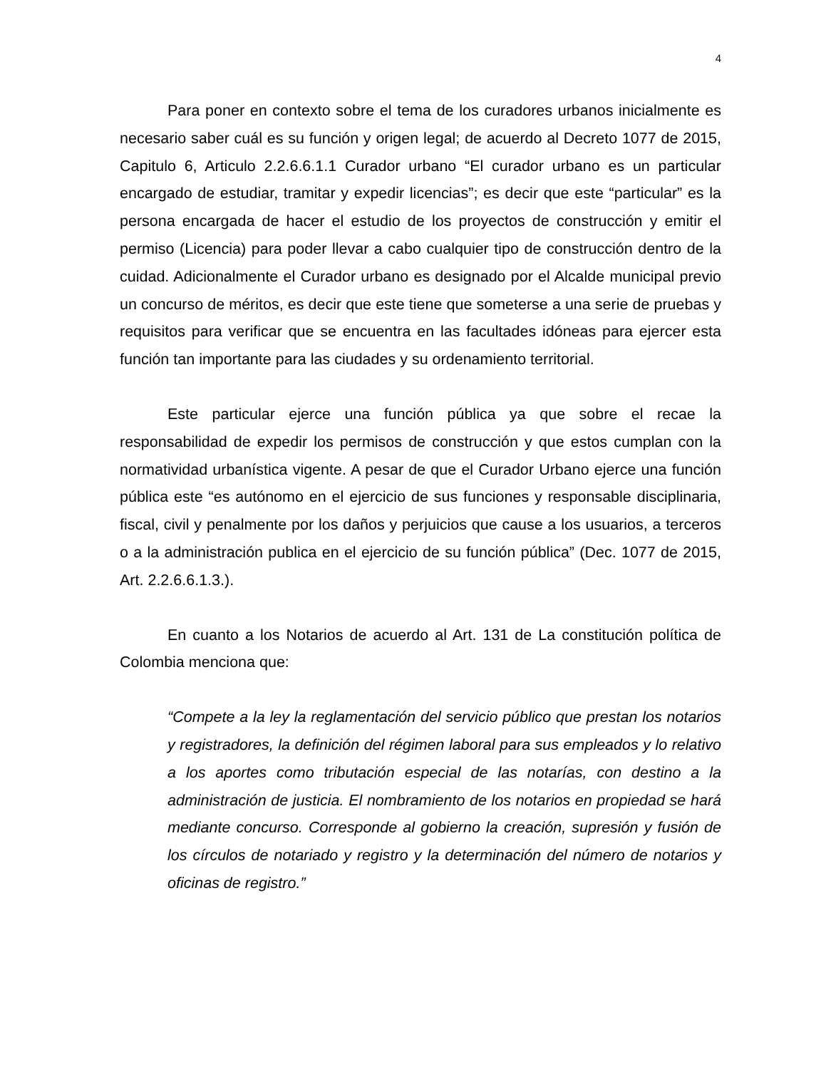4
Para poner en contexto sobre el tema de los curadores urbanos inicialmente es necesario saber cuál es su función y origen legal; de acuerdo al Decreto 1077 de 2015, Capitulo 6, Articulo 2.2.6.6.1.1 Curador urbano “El curador urbano es un particular encargado de estudiar, tramitar y expedir licencias”; es decir que este “particular” es la persona encargada de hacer el estudio de los proyectos de construcción y emitir el permiso (Licencia) para poder llevar a cabo cualquier tipo de construcción dentro de la cuidad. Adicionalmente el Curador urbano es designado por el Alcalde municipal previo un concurso de méritos, es decir que este tiene que someterse a una serie de pruebas y requisitos para verificar que se encuentra en las facultades idóneas para ejercer esta función tan importante para las ciudades y su ordenamiento territorial.
Este particular ejerce una función pública ya que sobre el recae la responsabilidad de expedir los permisos de construcción y que estos cumplan con la normatividad urbanística vigente. A pesar de que el Curador Urbano ejerce una función pública este “es autónomo en el ejercicio de sus funciones y responsable disciplinaria, fiscal, civil y penalmente por los daños y perjuicios que cause a los usuarios, a terceros o a la administración publica en el ejercicio de su función pública” (Dec. 1077 de 2015, Art. 2.2.6.6.1.3.).
En cuanto a los Notarios de acuerdo al Art. 131 de La constitución política de Colombia menciona que:
“Compete a la ley la reglamentación del servicio público que prestan los notarios y registradores, la definición del régimen laboral para sus empleados y lo relativo a los aportes como tributación especial de las notarías, con destino a la administración de justicia. El nombramiento de los notarios en propiedad se hará mediante concurso. Corresponde al gobierno la creación, supresión y fusión de los círculos de notariado y registro y la determinación del número de notarios y oficinas de registro.”